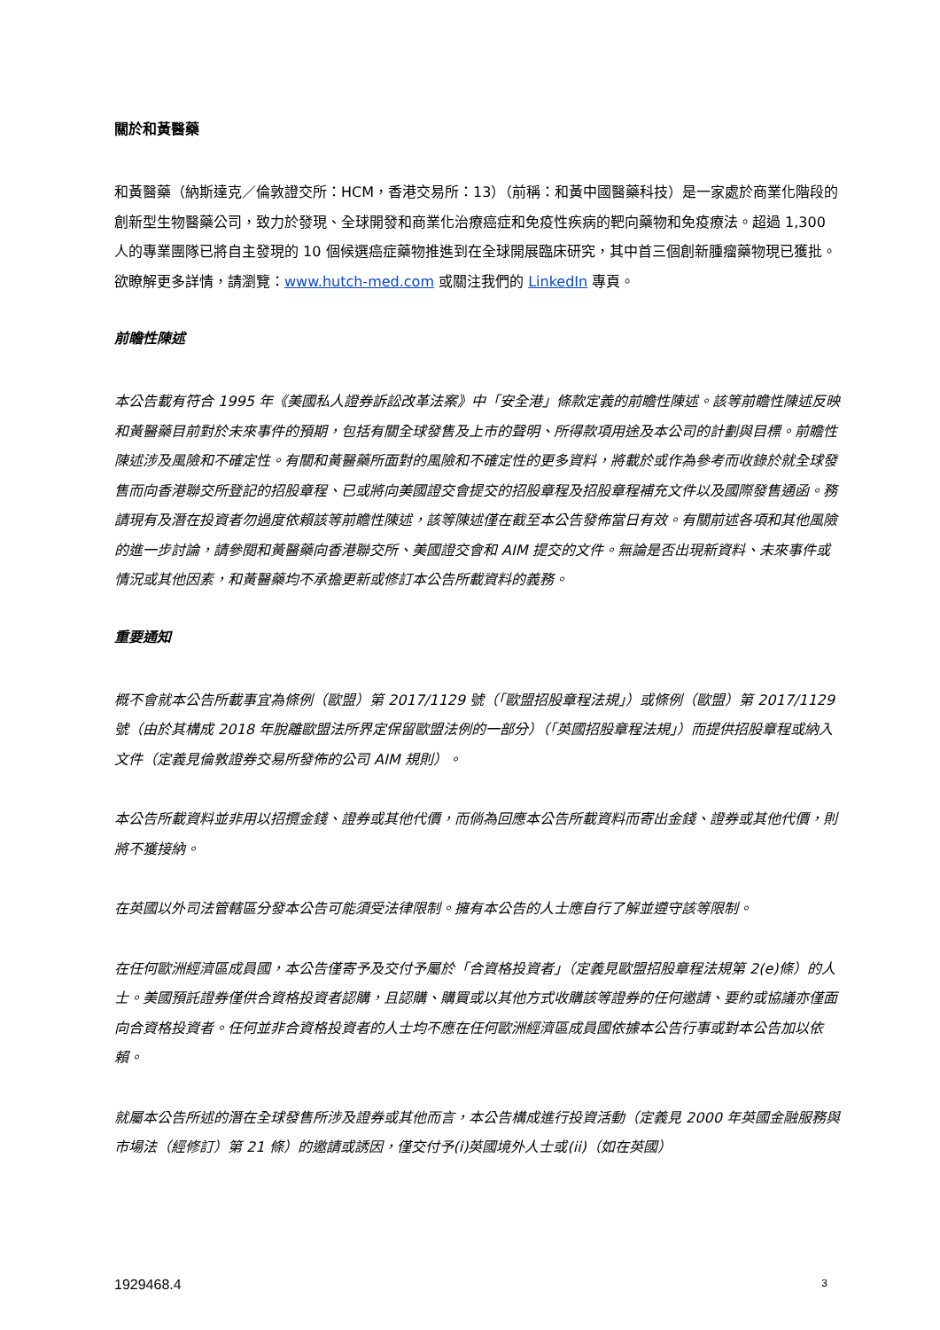關於和黃醫藥
和黃醫藥（納斯達克／倫敦證交所：HCM，香港交易所：13）（前稱：和黃中國醫藥科技）是一家處於商業化階段的創新型生物醫藥公司，致力於發現、全球開發和商業化治療癌症和免疫性疾病的靶向藥物和免疫療法。超過 1,300 人的專業團隊已將自主發現的 10 個候選癌症藥物推進到在全球開展臨床研究，其中首三個創新腫瘤藥物現已獲批。欲瞭解更多詳情，請瀏覽：www.hutch-med.com 或關注我們的 LinkedIn 專頁。
前瞻性陳述
本公告載有符合 1995 年《美國私人證券訴訟改革法案》中「安全港」條款定義的前瞻性陳述。該等前瞻性陳述反映和黃醫藥目前對於未來事件的預期，包括有關全球發售及上市的聲明、所得款項用途及本公司的計劃與目標。前瞻性陳述涉及風險和不確定性。有關和黃醫藥所面對的風險和不確定性的更多資料，將載於或作為參考而收錄於就全球發售而向香港聯交所登記的招股章程、已或將向美國證交會提交的招股章程及招股章程補充文件以及國際發售通函。務請現有及潛在投資者勿過度依賴該等前瞻性陳述，該等陳述僅在截至本公告發佈當日有效。有關前述各項和其他風險的進一步討論，請參閱和黃醫藥向香港聯交所、美國證交會和 AIM 提交的文件。無論是否出現新資料、未來事件或情況或其他因素，和黃醫藥均不承擔更新或修訂本公告所載資料的義務。
重要通知
概不會就本公告所載事宜為條例（歐盟）第 2017/1129 號（「歐盟招股章程法規」）或條例（歐盟）第 2017/1129 號（由於其構成 2018 年脫離歐盟法所界定保留歐盟法例的一部分）（「英國招股章程法規」）而提供招股章程或納入文件（定義見倫敦證券交易所發佈的公司 AIM 規則）。
本公告所載資料並非用以招攬金錢、證券或其他代價，而倘為回應本公告所載資料而寄出金錢、證券或其他代價，則將不獲接納。
在英國以外司法管轄區分發本公告可能須受法律限制。擁有本公告的人士應自行了解並遵守該等限制。
在任何歐洲經濟區成員國，本公告僅寄予及交付予屬於「合資格投資者」（定義見歐盟招股章程法規第 2(e)條）的人士。美國預託證券僅供合資格投資者認購，且認購、購買或以其他方式收購該等證券的任何邀請、要約或協議亦僅面向合資格投資者。任何並非合資格投資者的人士均不應在任何歐洲經濟區成員國依據本公告行事或對本公告加以依賴。
就屬本公告所述的潛在全球發售所涉及證券或其他而言，本公告構成進行投資活動（定義見 2000 年英國金融服務與市場法（經修訂）第 21 條）的邀請或誘因，僅交付予(i)英國境外人士或(ii)（如在英國）
1929468.4 3